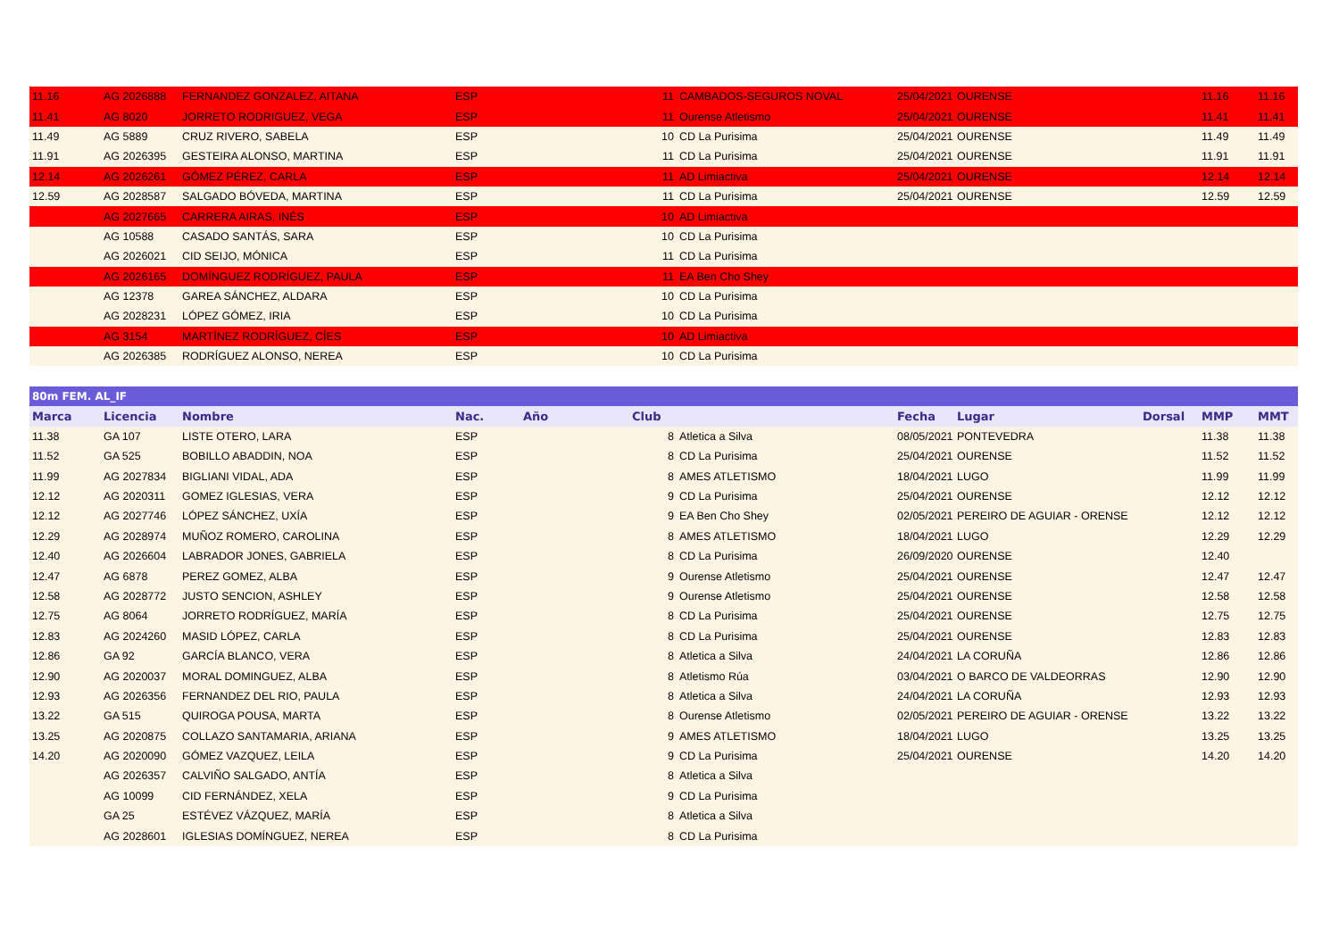| 11.16 | AG 2026888 | FERNANDEZ GONZALEZ, AITANA | ESP | | 11 | CAMBADOS-SEGUROS NOVAL | 25/04/2021 | OURENSE | | 11.16 | 11.16 |
| 11.41 | AG 8020 | JORRETO RODRIGUEZ, VEGA | ESP | | 11 | Ourense Atletismo | 25/04/2021 | OURENSE | | 11.41 | 11.41 |
| 11.49 | AG 5889 | CRUZ RIVERO, SABELA | ESP | | 10 | CD La Purisima | 25/04/2021 | OURENSE | | 11.49 | 11.49 |
| 11.91 | AG 2026395 | GESTEIRA ALONSO, MARTINA | ESP | | 11 | CD La Purisima | 25/04/2021 | OURENSE | | 11.91 | 11.91 |
| 12.14 | AG 2026261 | GÓMEZ PÉREZ, CARLA | ESP | | 11 | AD Limiactiva | 25/04/2021 | OURENSE | | 12.14 | 12.14 |
| 12.59 | AG 2028587 | SALGADO BÓVEDA, MARTINA | ESP | | 11 | CD La Purisima | 25/04/2021 | OURENSE | | 12.59 | 12.59 |
| | AG 2027665 | CARRERA AIRAS, INÉS | ESP | | 10 | AD Limiactiva | | | | | |
| | AG 10588 | CASADO SANTÁS, SARA | ESP | | 10 | CD La Purisima | | | | | |
| | AG 2026021 | CID SEIJO, MÓNICA | ESP | | 11 | CD La Purisima | | | | | |
| | AG 2026165 | DOMÍNGUEZ RODRÍGUEZ, PAULA | ESP | | 11 | EA Ben Cho Shey | | | | | |
| | AG 12378 | GAREA SÁNCHEZ, ALDARA | ESP | | 10 | CD La Purisima | | | | | |
| | AG 2028231 | LÓPEZ GÓMEZ, IRIA | ESP | | 10 | CD La Purisima | | | | | |
| | AG 3154 | MARTÍNEZ RODRÍGUEZ, CÍES | ESP | | 10 | AD Limiactiva | | | | | |
| | AG 2026385 | RODRÍGUEZ ALONSO, NEREA | ESP | | 10 | CD La Purisima | | | | | |
| 80m FEM. AL_IF | | | | | | | | | | | |
| Marca | Licencia | Nombre | Nac. | Año | Club | | Fecha | Lugar | Dorsal | MMP | MMT |
| 11.38 | GA 107 | LISTE OTERO, LARA | ESP | | 8 | Atletica a Silva | 08/05/2021 | PONTEVEDRA | | 11.38 | 11.38 |
| 11.52 | GA 525 | BOBILLO ABADDIN, NOA | ESP | | 8 | CD La Purisima | 25/04/2021 | OURENSE | | 11.52 | 11.52 |
| 11.99 | AG 2027834 | BIGLIANI VIDAL, ADA | ESP | | 8 | AMES ATLETISMO | 18/04/2021 | LUGO | | 11.99 | 11.99 |
| 12.12 | AG 2020311 | GOMEZ IGLESIAS, VERA | ESP | | 9 | CD La Purisima | 25/04/2021 | OURENSE | | 12.12 | 12.12 |
| 12.12 | AG 2027746 | LÓPEZ SÁNCHEZ, UXÍA | ESP | | 9 | EA Ben Cho Shey | 02/05/2021 | PEREIRO DE AGUIAR - ORENSE | | 12.12 | 12.12 |
| 12.29 | AG 2028974 | MUÑOZ ROMERO, CAROLINA | ESP | | 8 | AMES ATLETISMO | 18/04/2021 | LUGO | | 12.29 | 12.29 |
| 12.40 | AG 2026604 | LABRADOR JONES, GABRIELA | ESP | | 8 | CD La Purisima | 26/09/2020 | OURENSE | | 12.40 | |
| 12.47 | AG 6878 | PEREZ GOMEZ, ALBA | ESP | | 9 | Ourense Atletismo | 25/04/2021 | OURENSE | | 12.47 | 12.47 |
| 12.58 | AG 2028772 | JUSTO SENCION, ASHLEY | ESP | | 9 | Ourense Atletismo | 25/04/2021 | OURENSE | | 12.58 | 12.58 |
| 12.75 | AG 8064 | JORRETO RODRÍGUEZ, MARÍA | ESP | | 8 | CD La Purisima | 25/04/2021 | OURENSE | | 12.75 | 12.75 |
| 12.83 | AG 2024260 | MASID LÓPEZ, CARLA | ESP | | 8 | CD La Purisima | 25/04/2021 | OURENSE | | 12.83 | 12.83 |
| 12.86 | GA 92 | GARCÍA BLANCO, VERA | ESP | | 8 | Atletica a Silva | 24/04/2021 | LA CORUÑA | | 12.86 | 12.86 |
| 12.90 | AG 2020037 | MORAL DOMINGUEZ, ALBA | ESP | | 8 | Atletismo Rúa | 03/04/2021 | O BARCO DE VALDEORRAS | | 12.90 | 12.90 |
| 12.93 | AG 2026356 | FERNANDEZ DEL RIO, PAULA | ESP | | 8 | Atletica a Silva | 24/04/2021 | LA CORUÑA | | 12.93 | 12.93 |
| 13.22 | GA 515 | QUIROGA POUSA, MARTA | ESP | | 8 | Ourense Atletismo | 02/05/2021 | PEREIRO DE AGUIAR - ORENSE | | 13.22 | 13.22 |
| 13.25 | AG 2020875 | COLLAZO SANTAMARIA, ARIANA | ESP | | 9 | AMES ATLETISMO | 18/04/2021 | LUGO | | 13.25 | 13.25 |
| 14.20 | AG 2020090 | GÓMEZ VAZQUEZ, LEILA | ESP | | 9 | CD La Purisima | 25/04/2021 | OURENSE | | 14.20 | 14.20 |
| | AG 2026357 | CALVIÑO SALGADO, ANTÍA | ESP | | 8 | Atletica a Silva | | | | | |
| | AG 10099 | CID FERNÁNDEZ, XELA | ESP | | 9 | CD La Purisima | | | | | |
| | GA 25 | ESTÉVEZ VÁZQUEZ, MARÍA | ESP | | 8 | Atletica a Silva | | | | | |
| | AG 2028601 | IGLESIAS DOMÍNGUEZ, NEREA | ESP | | 8 | CD La Purisima | | | | | |